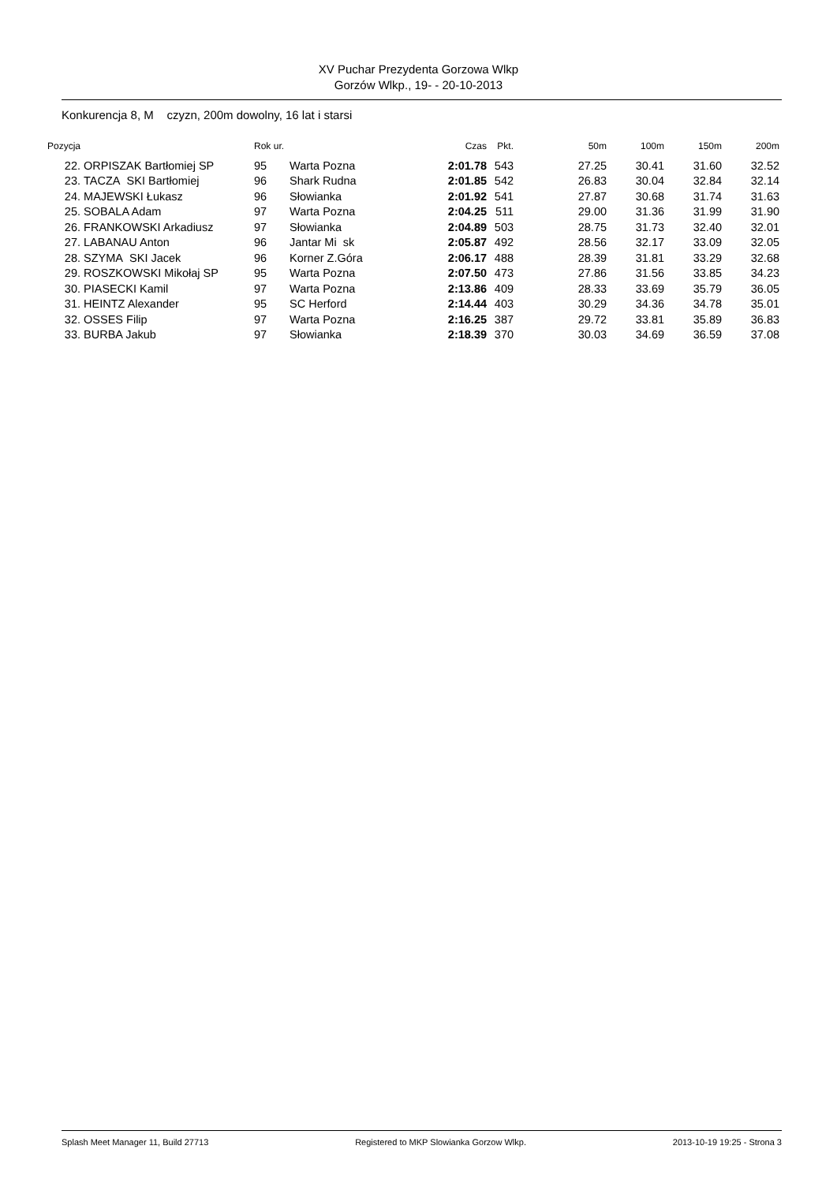XV Puchar Prezydenta Gorzowa Wlkp
Gorzów Wlkp., 19- - 20-10-2013
Konkurencja 8, M czyzn, 200m dowolny, 16 lat i starsi
| Pozycja | | Rok ur. | | Czas | Pkt. | 50m | 100m | 150m | 200m |
| --- | --- | --- | --- | --- | --- | --- | --- | --- | --- |
| 22. | ORPISZAK Bartłomiej SP | 95 | Warta Pozna | 2:01.78 | 543 | 27.25 | 30.41 | 31.60 | 32.52 |
| 23. | TACZA SKI Bartłomiej | 96 | Shark Rudna | 2:01.85 | 542 | 26.83 | 30.04 | 32.84 | 32.14 |
| 24. | MAJEWSKI Łukasz | 96 | Słowianka | 2:01.92 | 541 | 27.87 | 30.68 | 31.74 | 31.63 |
| 25. | SOBALA Adam | 97 | Warta Pozna | 2:04.25 | 511 | 29.00 | 31.36 | 31.99 | 31.90 |
| 26. | FRANKOWSKI Arkadiusz | 97 | Słowianka | 2:04.89 | 503 | 28.75 | 31.73 | 32.40 | 32.01 |
| 27. | LABANAU Anton | 96 | Jantar Mi sk | 2:05.87 | 492 | 28.56 | 32.17 | 33.09 | 32.05 |
| 28. | SZYMA SKI Jacek | 96 | Korner Z.Góra | 2:06.17 | 488 | 28.39 | 31.81 | 33.29 | 32.68 |
| 29. | ROSZKOWSKI Mikołaj SP | 95 | Warta Pozna | 2:07.50 | 473 | 27.86 | 31.56 | 33.85 | 34.23 |
| 30. | PIASECKI Kamil | 97 | Warta Pozna | 2:13.86 | 409 | 28.33 | 33.69 | 35.79 | 36.05 |
| 31. | HEINTZ Alexander | 95 | SC Herford | 2:14.44 | 403 | 30.29 | 34.36 | 34.78 | 35.01 |
| 32. | OSSES Filip | 97 | Warta Pozna | 2:16.25 | 387 | 29.72 | 33.81 | 35.89 | 36.83 |
| 33. | BURBA Jakub | 97 | Słowianka | 2:18.39 | 370 | 30.03 | 34.69 | 36.59 | 37.08 |
Splash Meet Manager 11, Build 27713 Registered to MKP Slowianka Gorzow Wlkp. 2013-10-19 19:25 - Strona 3